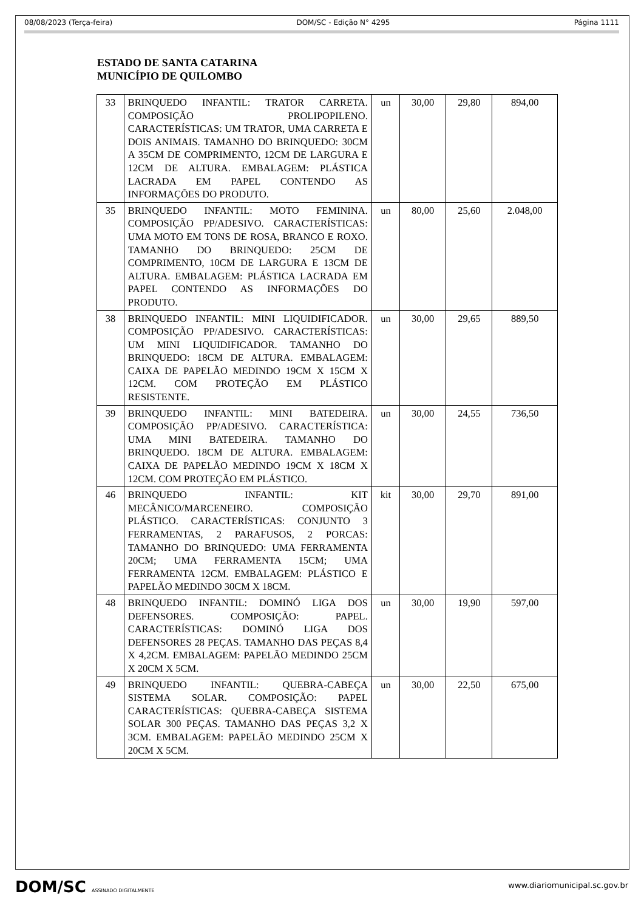08/08/2023 (Terça-feira) DOM/SC - Edição N° 4295 Página 1111
ESTADO DE SANTA CATARINA
MUNICÍPIO DE QUILOMBO
| 33 | BRINQUEDO INFANTIL: TRATOR CARRETA. COMPOSIÇÃO PROLIPOPILENO. CARACTERÍSTICAS: UM TRATOR, UMA CARRETA E DOIS ANIMAIS. TAMANHO DO BRINQUEDO: 30CM A 35CM DE COMPRIMENTO, 12CM DE LARGURA E 12CM DE ALTURA. EMBALAGEM: PLÁSTICA LACRADA EM PAPEL CONTENDO AS INFORMAÇÕES DO PRODUTO. | un | 30,00 | 29,80 | 894,00 |
| 35 | BRINQUEDO INFANTIL: MOTO FEMININA. COMPOSIÇÃO PP/ADESIVO. CARACTERÍSTICAS: UMA MOTO EM TONS DE ROSA, BRANCO E ROXO. TAMANHO DO BRINQUEDO: 25CM DE COMPRIMENTO, 10CM DE LARGURA E 13CM DE ALTURA. EMBALAGEM: PLÁSTICA LACRADA EM PAPEL CONTENDO AS INFORMAÇÕES DO PRODUTO. | un | 80,00 | 25,60 | 2.048,00 |
| 38 | BRINQUEDO INFANTIL: MINI LIQUIDIFICADOR. COMPOSIÇÃO PP/ADESIVO. CARACTERÍSTICAS: UM MINI LIQUIDIFICADOR. TAMANHO DO BRINQUEDO: 18CM DE ALTURA. EMBALAGEM: CAIXA DE PAPELÃO MEDINDO 19CM X 15CM X 12CM. COM PROTEÇÃO EM PLÁSTICO RESISTENTE. | un | 30,00 | 29,65 | 889,50 |
| 39 | BRINQUEDO INFANTIL: MINI BATEDEIRA. COMPOSIÇÃO PP/ADESIVO. CARACTERÍSTICA: UMA MINI BATEDEIRA. TAMANHO DO BRINQUEDO. 18CM DE ALTURA. EMBALAGEM: CAIXA DE PAPELÃO MEDINDO 19CM X 18CM X 12CM. COM PROTEÇÃO EM PLÁSTICO. | un | 30,00 | 24,55 | 736,50 |
| 46 | BRINQUEDO INFANTIL: KIT MECÂNICO/MARCENEIRO. COMPOSIÇÃO PLÁSTICO. CARACTERÍSTICAS: CONJUNTO 3 FERRAMENTAS, 2 PARAFUSOS, 2 PORCAS: TAMANHO DO BRINQUEDO: UMA FERRAMENTA 20CM; UMA FERRAMENTA 15CM; UMA FERRAMENTA 12CM. EMBALAGEM: PLÁSTICO E PAPELÃO MEDINDO 30CM X 18CM. | kit | 30,00 | 29,70 | 891,00 |
| 48 | BRINQUEDO INFANTIL: DOMINÓ LIGA DOS DEFENSORES. COMPOSIÇÃO: PAPEL. CARACTERÍSTICAS: DOMINÓ LIGA DOS DEFENSORES 28 PEÇAS. TAMANHO DAS PEÇAS 8,4 X 4,2CM. EMBALAGEM: PAPELÃO MEDINDO 25CM X 20CM X 5CM. | un | 30,00 | 19,90 | 597,00 |
| 49 | BRINQUEDO INFANTIL: QUEBRA-CABEÇA SISTEMA SOLAR. COMPOSIÇÃO: PAPEL CARACTERÍSTICAS: QUEBRA-CABEÇA SISTEMA SOLAR 300 PEÇAS. TAMANHO DAS PEÇAS 3,2 X 3CM. EMBALAGEM: PAPELÃO MEDINDO 25CM X 20CM X 5CM. | un | 30,00 | 22,50 | 675,00 |
DOM/SC ASSINADO DIGITALMENTE
www.diariomunicipal.sc.gov.br